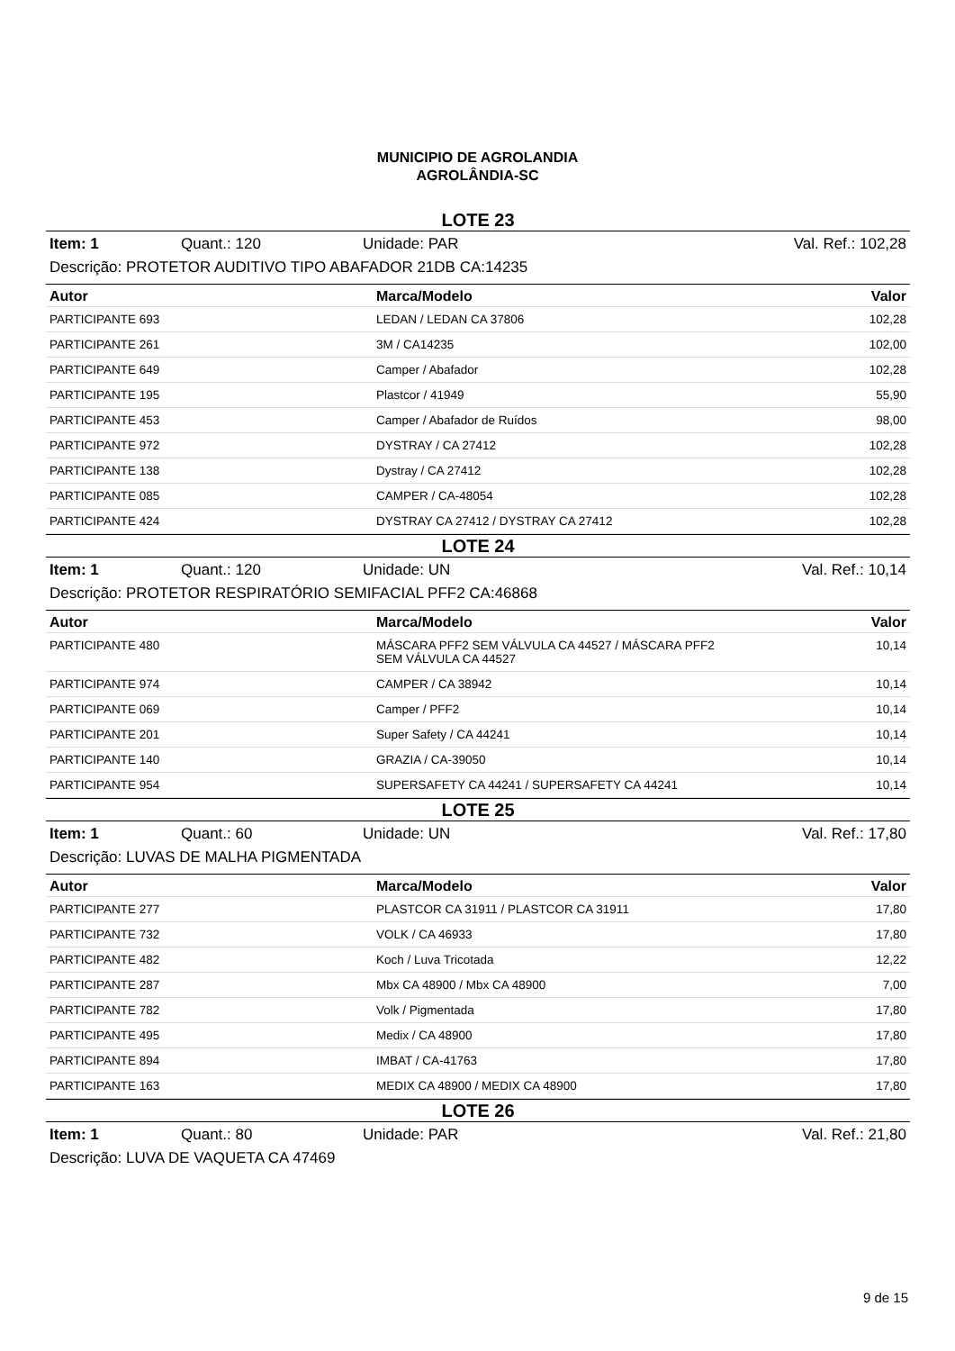MUNICIPIO DE AGROLANDIA
AGROLÂNDIA-SC
LOTE 23
Item: 1 Quant.: 120 Unidade: PAR Val. Ref.: 102,28
Descrição: PROTETOR AUDITIVO TIPO ABAFADOR 21DB CA:14235
| Autor | Marca/Modelo | Valor |
| --- | --- | --- |
| PARTICIPANTE 693 | LEDAN / LEDAN CA 37806 | 102,28 |
| PARTICIPANTE 261 | 3M / CA14235 | 102,00 |
| PARTICIPANTE 649 | Camper / Abafador | 102,28 |
| PARTICIPANTE 195 | Plastcor / 41949 | 55,90 |
| PARTICIPANTE 453 | Camper / Abafador de Ruídos | 98,00 |
| PARTICIPANTE 972 | DYSTRAY / CA 27412 | 102,28 |
| PARTICIPANTE 138 | Dystray / CA 27412 | 102,28 |
| PARTICIPANTE 085 | CAMPER / CA-48054 | 102,28 |
| PARTICIPANTE 424 | DYSTRAY CA 27412 / DYSTRAY CA 27412 | 102,28 |
LOTE 24
Item: 1 Quant.: 120 Unidade: UN Val. Ref.: 10,14
Descrição: PROTETOR RESPIRATÓRIO SEMIFACIAL PFF2 CA:46868
| Autor | Marca/Modelo | Valor |
| --- | --- | --- |
| PARTICIPANTE 480 | MÁSCARA PFF2 SEM VÁLVULA CA 44527 / MÁSCARA PFF2 SEM VÁLVULA CA 44527 | 10,14 |
| PARTICIPANTE 974 | CAMPER / CA 38942 | 10,14 |
| PARTICIPANTE 069 | Camper / PFF2 | 10,14 |
| PARTICIPANTE 201 | Super Safety / CA 44241 | 10,14 |
| PARTICIPANTE 140 | GRAZIA / CA-39050 | 10,14 |
| PARTICIPANTE 954 | SUPERSAFETY CA 44241 / SUPERSAFETY CA 44241 | 10,14 |
LOTE 25
Item: 1 Quant.: 60 Unidade: UN Val. Ref.: 17,80
Descrição: LUVAS DE MALHA PIGMENTADA
| Autor | Marca/Modelo | Valor |
| --- | --- | --- |
| PARTICIPANTE 277 | PLASTCOR CA 31911 / PLASTCOR CA 31911 | 17,80 |
| PARTICIPANTE 732 | VOLK / CA 46933 | 17,80 |
| PARTICIPANTE 482 | Koch / Luva Tricotada | 12,22 |
| PARTICIPANTE 287 | Mbx CA 48900 / Mbx CA 48900 | 7,00 |
| PARTICIPANTE 782 | Volk / Pigmentada | 17,80 |
| PARTICIPANTE 495 | Medix / CA 48900 | 17,80 |
| PARTICIPANTE 894 | IMBAT / CA-41763 | 17,80 |
| PARTICIPANTE 163 | MEDIX CA 48900 / MEDIX CA 48900 | 17,80 |
LOTE 26
Item: 1 Quant.: 80 Unidade: PAR Val. Ref.: 21,80
Descrição: LUVA DE VAQUETA CA 47469
9 de 15